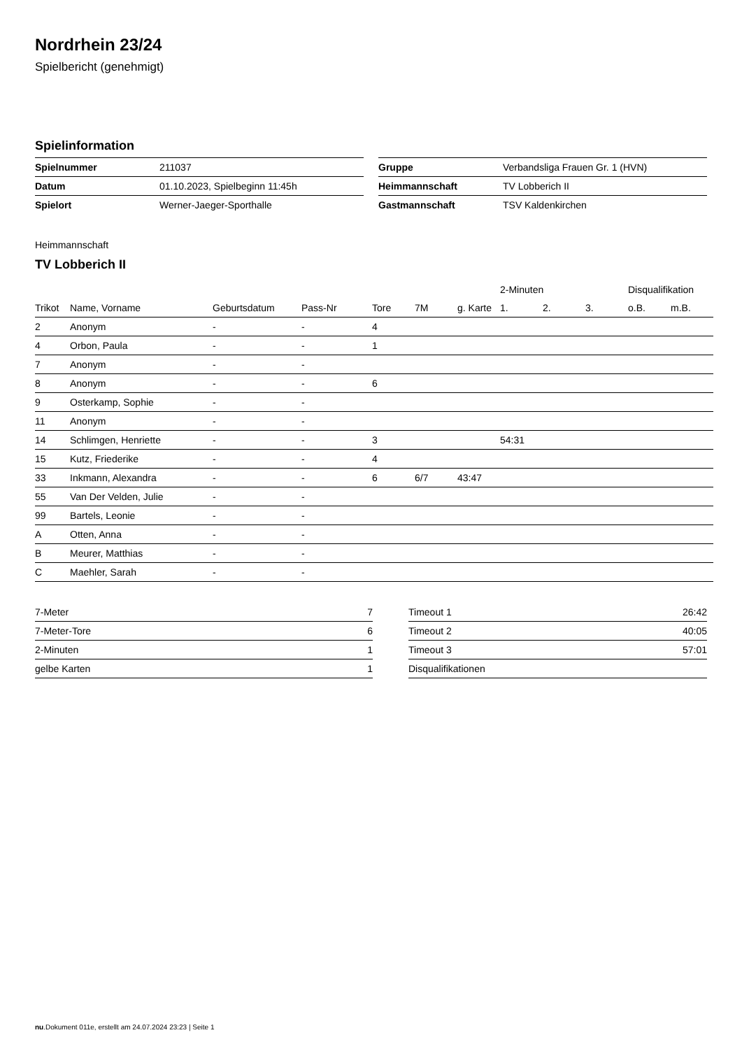Nordrhein 23/24
Spielbericht (genehmigt)
Spielinformation
| Spielnummer | 211037 |
| Datum | 01.10.2023, Spielbeginn 11:45h |
| Spielort | Werner-Jaeger-Sporthalle |
| Gruppe | Verbandsliga Frauen Gr. 1 (HVN) |
| Heimmannschaft | TV Lobberich II |
| Gastmannschaft | TSV Kaldenkirchen |
Heimmannschaft
TV Lobberich II
| | | | | | | | 2-Minuten | | | Disqualifikation | |
| --- | --- | --- | --- | --- | --- | --- | --- | --- | --- | --- | --- |
| Trikot | Name, Vorname | Geburtsdatum | Pass-Nr | Tore | 7M | g. Karte | 1. | 2. | 3. | o.B. | m.B. |
| 2 | Anonym | - | - | 4 | | | | | | | |
| 4 | Orbon, Paula | - | - | 1 | | | | | | | |
| 7 | Anonym | - | - | | | | | | | | |
| 8 | Anonym | - | - | 6 | | | | | | | |
| 9 | Osterkamp, Sophie | - | - | | | | | | | | |
| 11 | Anonym | - | - | | | | | | | | |
| 14 | Schlimgen, Henriette | - | - | 3 | | | 54:31 | | | | |
| 15 | Kutz, Friederike | - | - | 4 | | | | | | | |
| 33 | Inkmann, Alexandra | - | - | 6 | 6/7 | 43:47 | | | | | |
| 55 | Van Der Velden, Julie | - | - | | | | | | | | |
| 99 | Bartels, Leonie | - | - | | | | | | | | |
| A | Otten, Anna | - | - | | | | | | | | |
| B | Meurer, Matthias | - | - | | | | | | | | |
| C | Maehler, Sarah | - | - | | | | | | | | |
| 7-Meter | 7 |
| 7-Meter-Tore | 6 |
| 2-Minuten | 1 |
| gelbe Karten | 1 |
| Timeout 1 | 26:42 |
| Timeout 2 | 40:05 |
| Timeout 3 | 57:01 |
| Disqualifikationen | |
nu.Dokument 011e, erstellt am 24.07.2024 23:23 | Seite 1